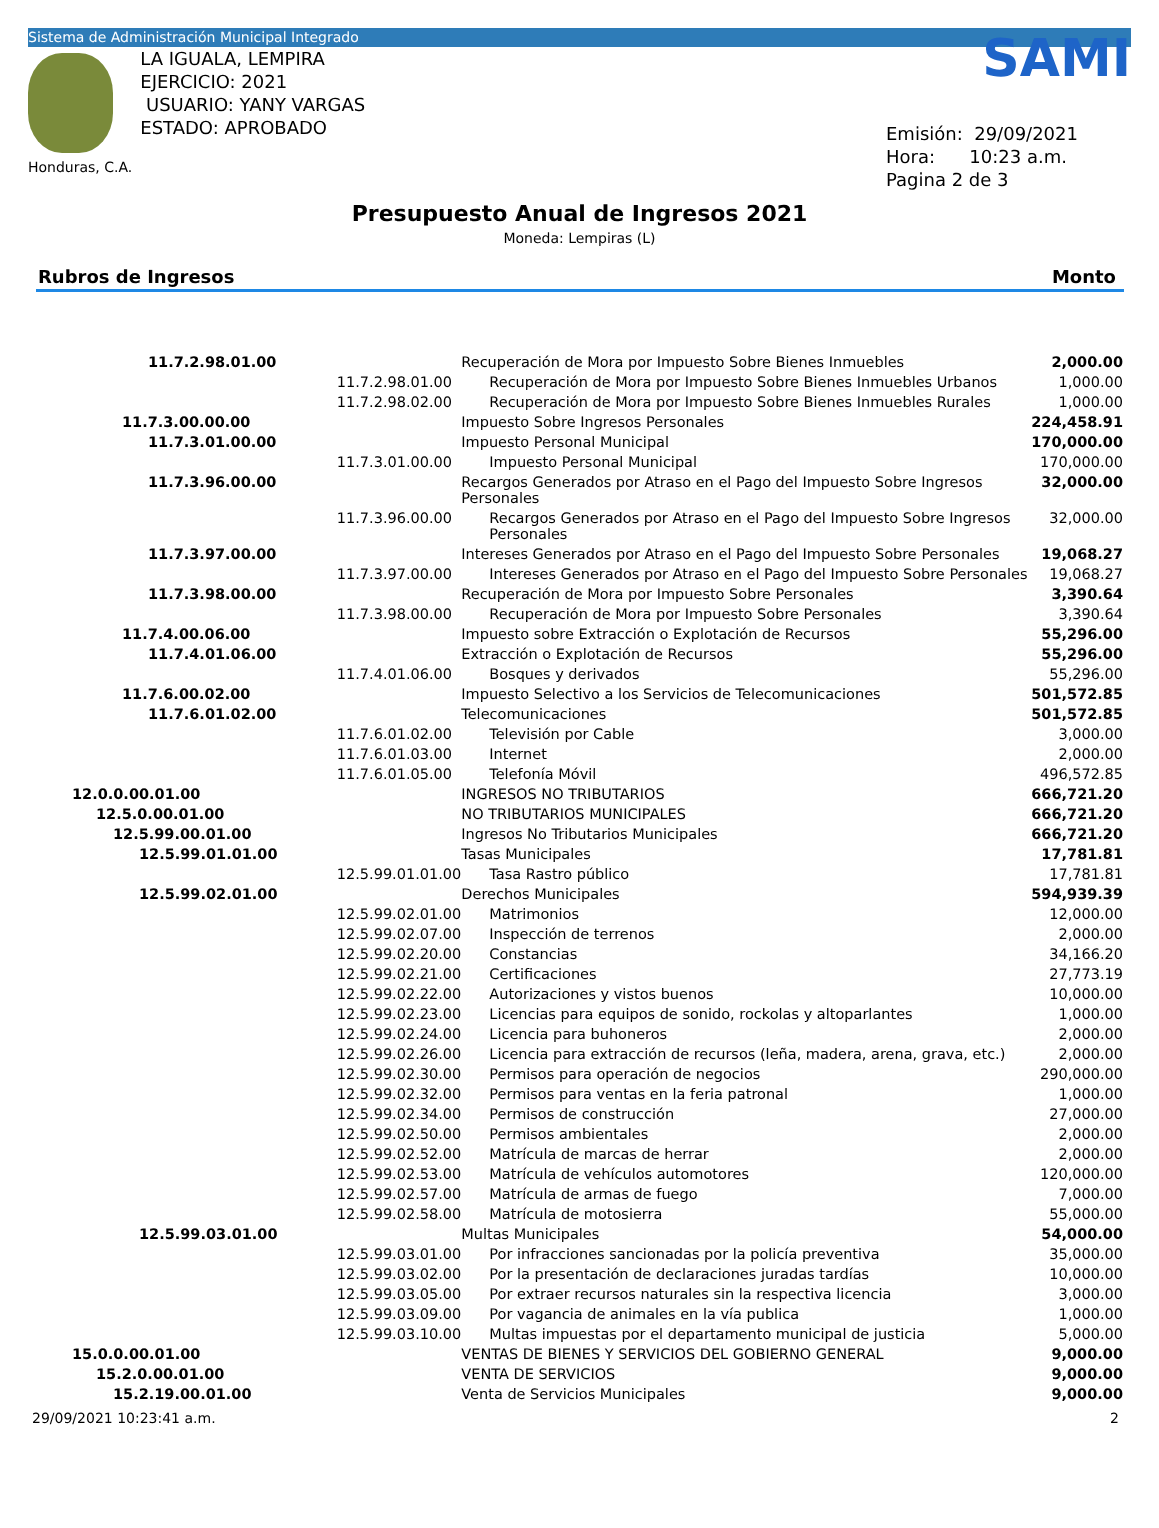Sistema de Administración Municipal Integrado
Honduras, C.A.
LA IGUALA, LEMPIRA
EJERCICIO: 2021
USUARIO: YANY VARGAS
ESTADO: APROBADO
SAMI
Emisión: 29/09/2021
Hora: 10:23 a.m.
Pagina 2 de 3
Presupuesto Anual de Ingresos 2021
Moneda: Lempiras (L)
Rubros de Ingresos Monto
| 11.7.2.98.01.00 | | Recuperación de Mora por Impuesto Sobre Bienes Inmuebles | | 2,000.00 |
| | 11.7.2.98.01.00 | | Recuperación de Mora por Impuesto Sobre Bienes Inmuebles Urbanos | 1,000.00 |
| | 11.7.2.98.02.00 | | Recuperación de Mora por Impuesto Sobre Bienes Inmuebles Rurales | 1,000.00 |
| 11.7.3.00.00.00 | | Impuesto Sobre Ingresos Personales | | 224,458.91 |
| 11.7.3.01.00.00 | | Impuesto Personal Municipal | | 170,000.00 |
| | 11.7.3.01.00.00 | | Impuesto Personal Municipal | 170,000.00 |
| 11.7.3.96.00.00 | | Recargos Generados por Atraso en el Pago del Impuesto Sobre Ingresos Personales | | 32,000.00 |
| | 11.7.3.96.00.00 | | Recargos Generados por Atraso en el Pago del Impuesto Sobre Ingresos Personales | 32,000.00 |
| 11.7.3.97.00.00 | | Intereses Generados por Atraso en el Pago del Impuesto Sobre Personales | | 19,068.27 |
| | 11.7.3.97.00.00 | | Intereses Generados por Atraso en el Pago del Impuesto Sobre Personales | 19,068.27 |
| 11.7.3.98.00.00 | | Recuperación de Mora por Impuesto Sobre Personales | | 3,390.64 |
| | 11.7.3.98.00.00 | | Recuperación de Mora por Impuesto Sobre Personales | 3,390.64 |
| 11.7.4.00.06.00 | | Impuesto sobre Extracción o Explotación de Recursos | | 55,296.00 |
| 11.7.4.01.06.00 | | Extracción o Explotación de Recursos | | 55,296.00 |
| | 11.7.4.01.06.00 | | Bosques y derivados | 55,296.00 |
| 11.7.6.00.02.00 | | Impuesto Selectivo a los Servicios de Telecomunicaciones | | 501,572.85 |
| 11.7.6.01.02.00 | | Telecomunicaciones | | 501,572.85 |
| | 11.7.6.01.02.00 | | Televisión por Cable | 3,000.00 |
| | 11.7.6.01.03.00 | | Internet | 2,000.00 |
| | 11.7.6.01.05.00 | | Telefonía Móvil | 496,572.85 |
| 12.0.0.00.01.00 | | INGRESOS NO TRIBUTARIOS | | 666,721.20 |
| 12.5.0.00.01.00 | | NO TRIBUTARIOS MUNICIPALES | | 666,721.20 |
| 12.5.99.00.01.00 | | Ingresos No Tributarios Municipales | | 666,721.20 |
| 12.5.99.01.01.00 | | Tasas Municipales | | 17,781.81 |
| | 12.5.99.01.01.00 | | Tasa Rastro público | 17,781.81 |
| 12.5.99.02.01.00 | | Derechos Municipales | | 594,939.39 |
| | 12.5.99.02.01.00 | | Matrimonios | 12,000.00 |
| | 12.5.99.02.07.00 | | Inspección de terrenos | 2,000.00 |
| | 12.5.99.02.20.00 | | Constancias | 34,166.20 |
| | 12.5.99.02.21.00 | | Certificaciones | 27,773.19 |
| | 12.5.99.02.22.00 | | Autorizaciones y vistos buenos | 10,000.00 |
| | 12.5.99.02.23.00 | | Licencias para equipos de sonido, rockolas y altoparlantes | 1,000.00 |
| | 12.5.99.02.24.00 | | Licencia para buhoneros | 2,000.00 |
| | 12.5.99.02.26.00 | | Licencia para extracción de recursos (leña, madera, arena, grava, etc.) | 2,000.00 |
| | 12.5.99.02.30.00 | | Permisos para operación de negocios | 290,000.00 |
| | 12.5.99.02.32.00 | | Permisos para ventas en la feria patronal | 1,000.00 |
| | 12.5.99.02.34.00 | | Permisos de construcción | 27,000.00 |
| | 12.5.99.02.50.00 | | Permisos ambientales | 2,000.00 |
| | 12.5.99.02.52.00 | | Matrícula de marcas de herrar | 2,000.00 |
| | 12.5.99.02.53.00 | | Matrícula de vehículos automotores | 120,000.00 |
| | 12.5.99.02.57.00 | | Matrícula de armas de fuego | 7,000.00 |
| | 12.5.99.02.58.00 | | Matrícula de motosierra | 55,000.00 |
| 12.5.99.03.01.00 | | Multas Municipales | | 54,000.00 |
| | 12.5.99.03.01.00 | | Por infracciones sancionadas por la policía preventiva | 35,000.00 |
| | 12.5.99.03.02.00 | | Por la presentación de declaraciones juradas tardías | 10,000.00 |
| | 12.5.99.03.05.00 | | Por extraer recursos naturales sin la respectiva licencia | 3,000.00 |
| | 12.5.99.03.09.00 | | Por vagancia de animales en la vía publica | 1,000.00 |
| | 12.5.99.03.10.00 | | Multas impuestas por el departamento municipal de justicia | 5,000.00 |
| 15.0.0.00.01.00 | | VENTAS DE BIENES Y SERVICIOS DEL GOBIERNO GENERAL | | 9,000.00 |
| 15.2.0.00.01.00 | | VENTA DE SERVICIOS | | 9,000.00 |
| 15.2.19.00.01.00 | | Venta de Servicios Municipales | | 9,000.00 |
29/09/2021 10:23:41 a.m. 2